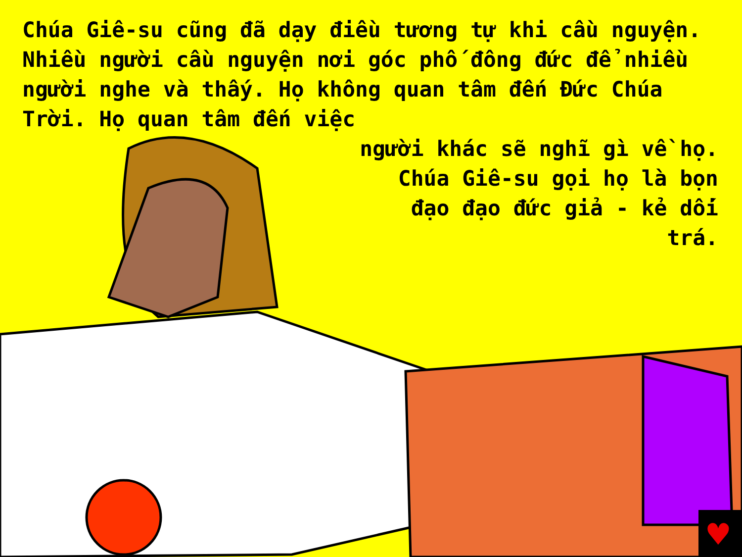Chúa Giê-su cũng đã dạy điều tương tự khi cầu nguyện. Nhiều người cầu nguyện nơi góc phố đông đức để nhiều người nghe và thấy. Họ không quan tâm đến Đức Chúa Trời. Họ quan tâm đến việc
người khác sẽ nghĩ gì về họ.
Chúa Giê-su gọi họ là bọn
đạo đạo đức giả - kẻ dối
trá.
♥